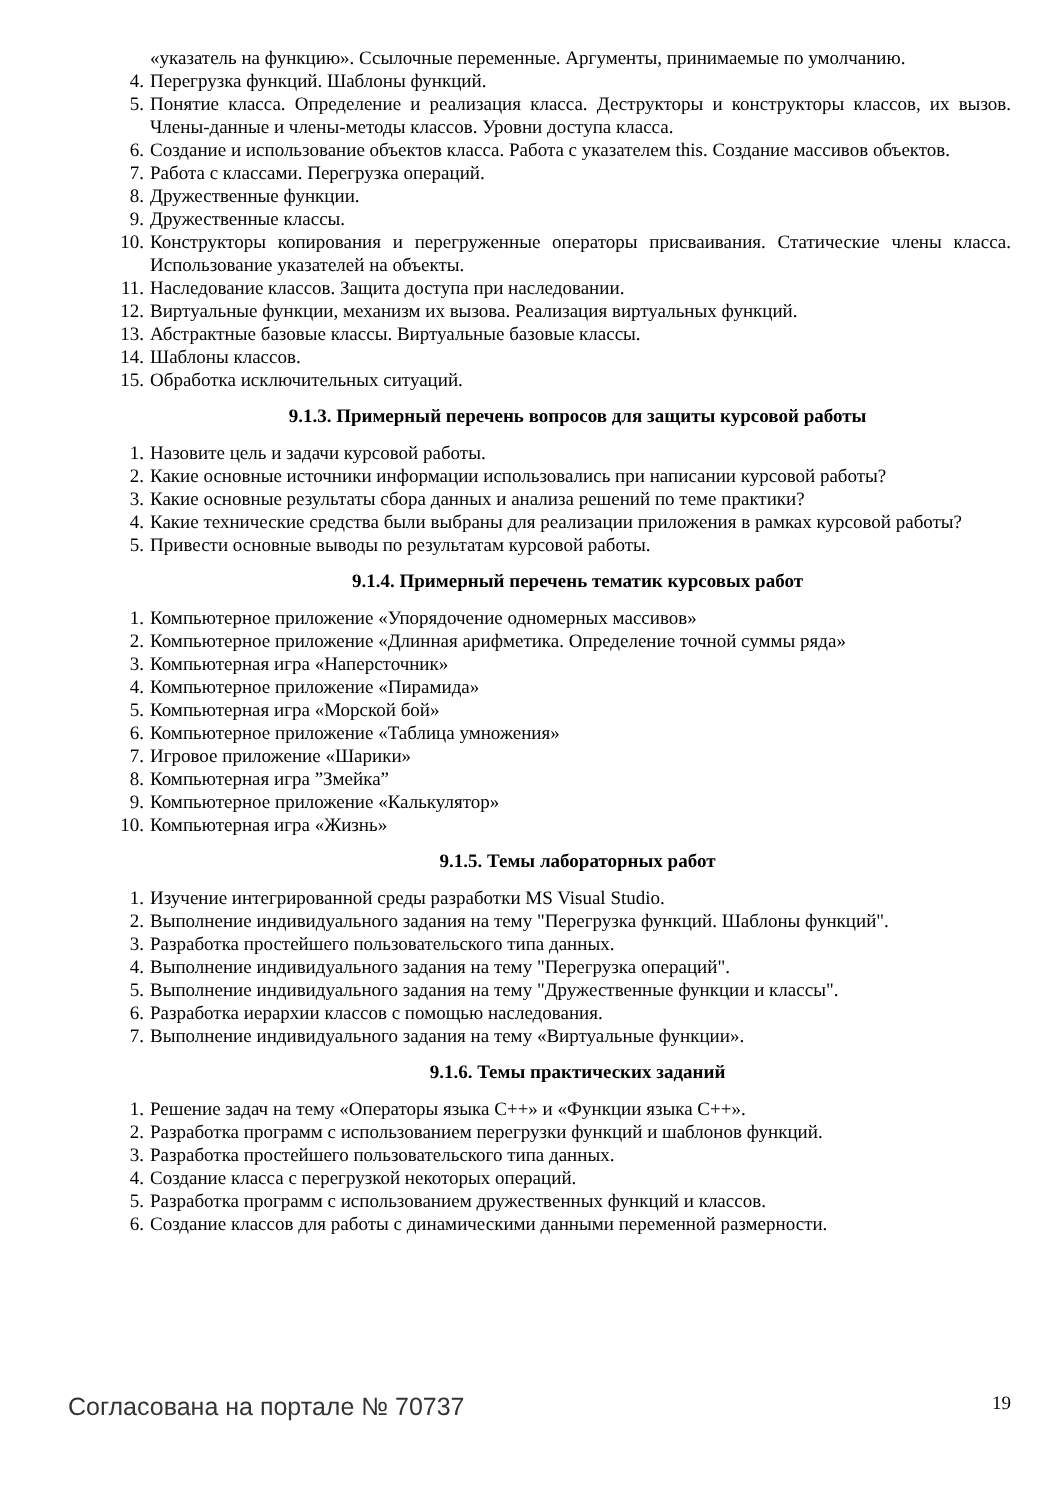«указатель на функцию». Ссылочные переменные. Аргументы, принимаемые по умолчанию.
4. Перегрузка функций. Шаблоны функций.
5. Понятие класса. Определение и реализация класса. Деструкторы и конструкторы классов, их вызов. Члены-данные и члены-методы классов. Уровни доступа класса.
6. Создание и использование объектов класса. Работа с указателем this. Создание массивов объектов.
7. Работа с классами. Перегрузка операций.
8. Дружественные функции.
9. Дружественные классы.
10. Конструкторы копирования и перегруженные операторы присваивания. Статические члены класса. Использование указателей на объекты.
11. Наследование классов. Защита доступа при наследовании.
12. Виртуальные функции, механизм их вызова. Реализация виртуальных функций.
13. Абстрактные базовые классы. Виртуальные базовые классы.
14. Шаблоны классов.
15. Обработка исключительных ситуаций.
9.1.3. Примерный перечень вопросов для защиты курсовой работы
1. Назовите цель и задачи курсовой работы.
2. Какие основные источники информации использовались при написании курсовой работы?
3. Какие основные результаты сбора данных и анализа решений по теме практики?
4. Какие технические средства были выбраны для реализации приложения в рамках курсовой работы?
5. Привести основные выводы по результатам курсовой работы.
9.1.4. Примерный перечень тематик курсовых работ
1. Компьютерное приложение «Упорядочение одномерных массивов»
2. Компьютерное приложение «Длинная арифметика. Определение точной суммы ряда»
3. Компьютерная игра «Наперсточник»
4. Компьютерное приложение «Пирамида»
5. Компьютерная игра «Морской бой»
6. Компьютерное приложение «Таблица умножения»
7. Игровое приложение «Шарики»
8. Компьютерная игра ”Змейка”
9. Компьютерное приложение «Калькулятор»
10. Компьютерная игра «Жизнь»
9.1.5. Темы лабораторных работ
1. Изучение интегрированной среды разработки MS Visual Studio.
2. Выполнение индивидуального задания на тему "Перегрузка функций. Шаблоны функций".
3. Разработка простейшего пользовательского типа данных.
4. Выполнение индивидуального задания на тему "Перегрузка операций".
5. Выполнение индивидуального задания на тему "Дружественные функции и классы".
6. Разработка иерархии классов с помощью наследования.
7. Выполнение индивидуального задания на тему «Виртуальные функции».
9.1.6. Темы практических заданий
1. Решение задач на тему «Операторы языка С++» и «Функции языка С++».
2. Разработка программ с использованием перегрузки функций и шаблонов функций.
3. Разработка простейшего пользовательского типа данных.
4. Создание класса с перегрузкой некоторых операций.
5. Разработка программ с использованием дружественных функций и классов.
6. Создание классов для работы с динамическими данными переменной размерности.
Согласована на портале № 70737 19